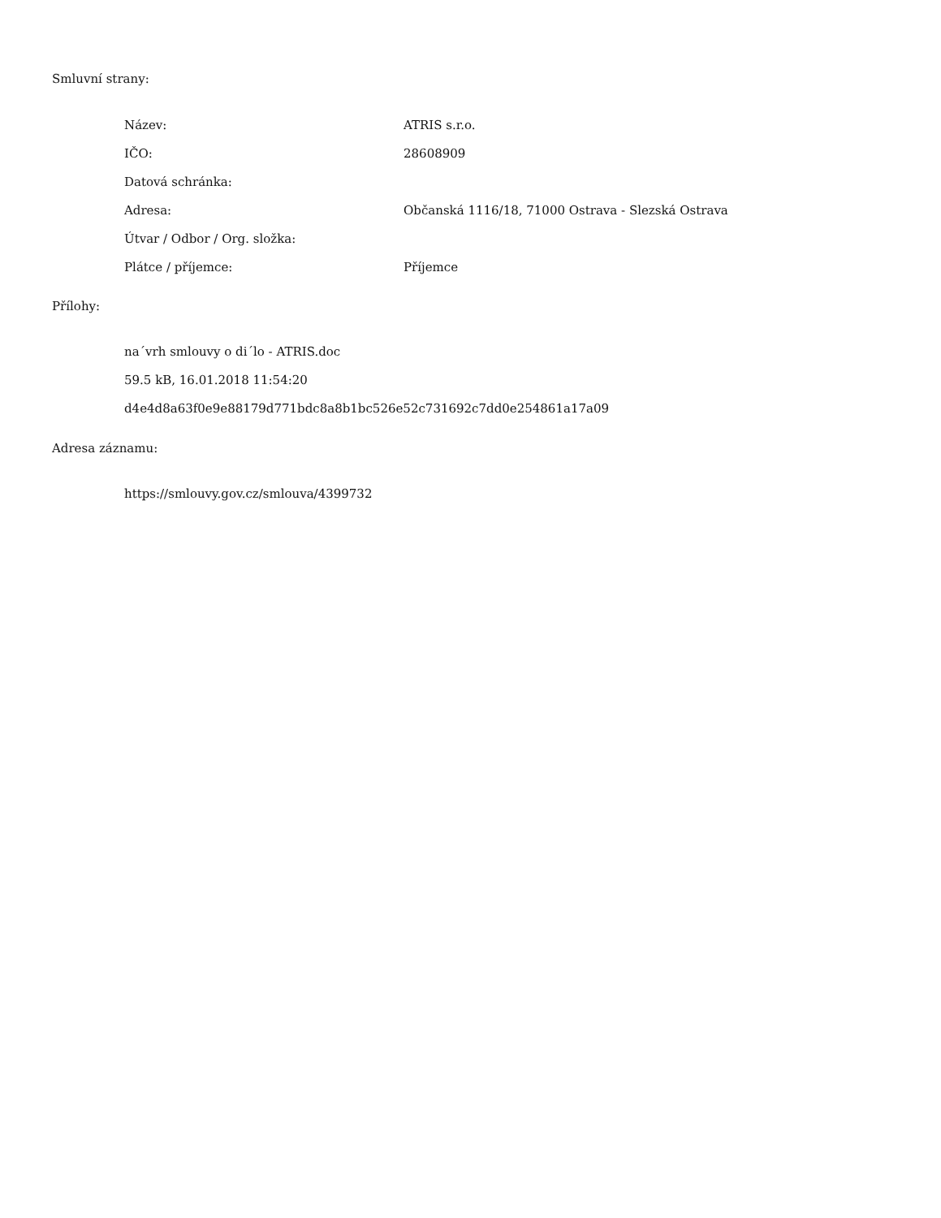Smluvní strany:
| Název: | ATRIS s.r.o. |
| IČO: | 28608909 |
| Datová schránka: | |
| Adresa: | Občanská 1116/18, 71000 Ostrava - Slezská Ostrava |
| Útvar / Odbor / Org. složka: | |
| Plátce / příjemce: | Příjemce |
Přílohy:
na´vrh smlouvy o di´lo - ATRIS.doc
59.5 kB, 16.01.2018 11:54:20
d4e4d8a63f0e9e88179d771bdc8a8b1bc526e52c731692c7dd0e254861a17a09
Adresa záznamu:
https://smlouvy.gov.cz/smlouva/4399732